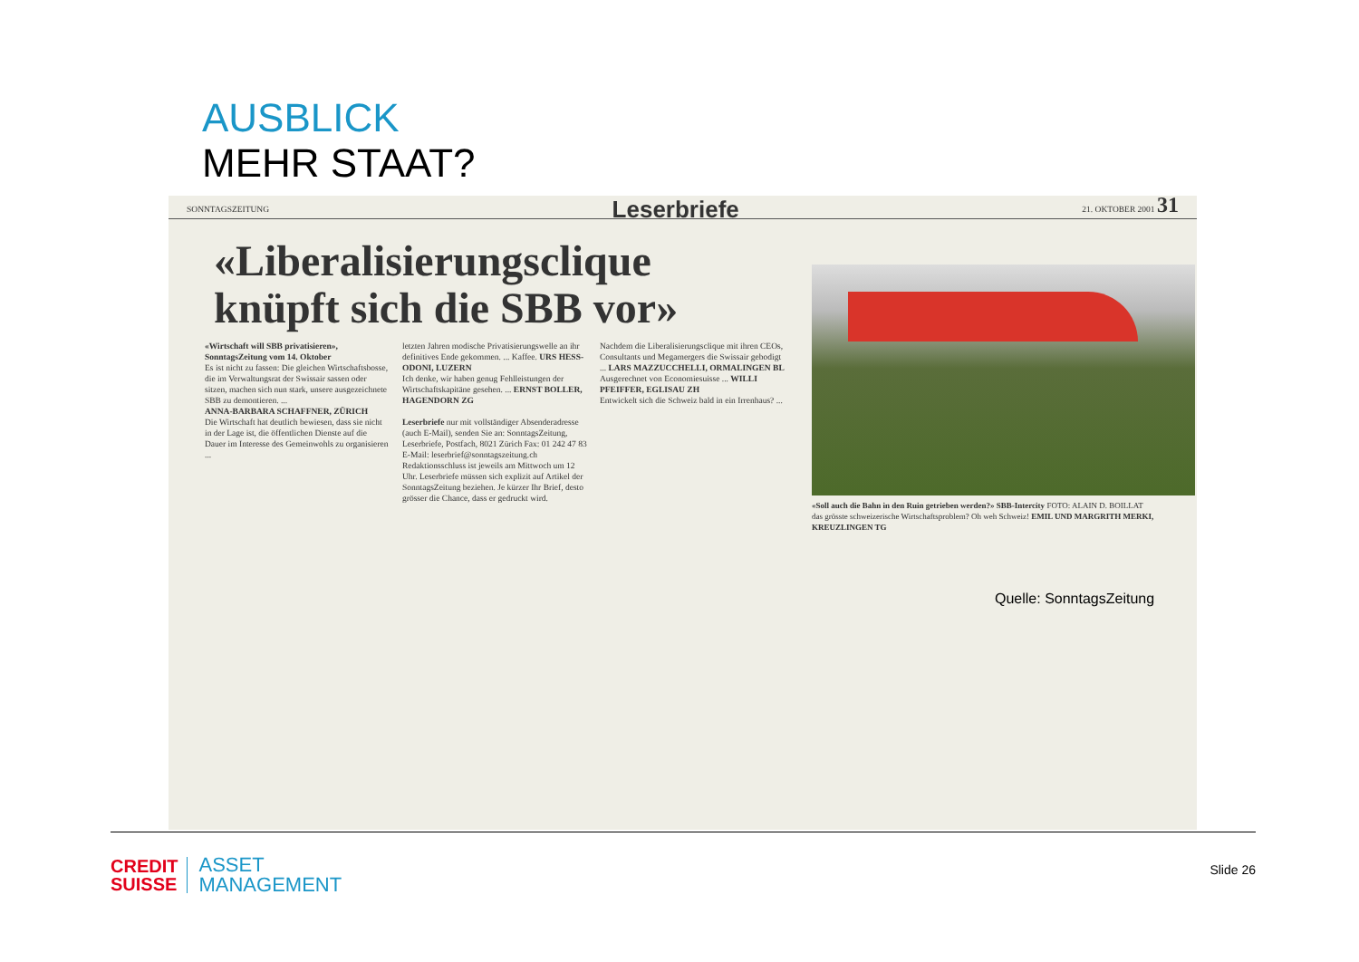AUSBLICK
MEHR STAAT?
SONNTAGSZEITUNG Leserbriefe 21. OKTOBER 2001 31
«Liberalisierungsclique knüpft sich die SBB vor»
«Wirtschaft will SBB privatisieren», SonntagsZeitung vom 14. Oktober
Es ist nicht zu fassen: Die gleichen Wirtschaftsbosse, die im Verwaltungsrat der Swissair sassen oder sitzen, machen sich nun stark, unsere ausgezeichnete SBB zu demontieren. ...
ANNA-BARBARA SCHAFFNER, ZÜRICH
Die Wirtschaft hat deutlich bewiesen, dass sie nicht in der Lage ist, die öffentlichen Dienste auf die Dauer im Interesse des Gemeinwohls zu organisieren ...
letzten Jahren modische Privatisierungswelle an ihr definitives Ende gekommen. ... Kaffee. URS HESS-ODONI, LUZERN
Ich denke, wir haben genug Fehlleistungen der Wirtschaftskapitäne gesehen. ... ERNST BOLLER, HAGENDORN ZG
Leserbriefe nur mit vollständiger Absenderadresse (auch E-Mail), senden Sie an: SonntagsZeitung, Leserbriefe, Postfach, 8021 Zürich Fax: 01 242 47 83 E-Mail: leserbrief@sonntagszeitung.ch Redaktionsschluss ist jeweils am Mittwoch um 12 Uhr. Leserbriefe müssen sich explizit auf Artikel der SonntagsZeitung beziehen. Je kürzer Ihr Brief, desto grösser die Chance, dass er gedruckt wird.
Nachdem die Liberalisierungsclique mit ihren CEOs, Consultants und Megamergers die Swissair gebodigt ... LARS MAZZUCCHELLI, ORMALINGEN BL
Ausgerechnet von Economiesuisse ... WILLI PFEIFFER, EGLISAU ZH
Entwickelt sich die Schweiz bald in ein Irrenhaus? ...
«Soll auch die Bahn in den Ruin getrieben werden?» SBB-Intercity FOTO: ALAIN D. BOILLAT
das grösste schweizerische Wirtschaftsproblem? Oh weh Schweiz! EMIL UND MARGRITH MERKI, KREUZLINGEN TG
Quelle: SonntagsZeitung
CREDIT
SUISSE
ASSET
MANAGEMENT
Slide 26